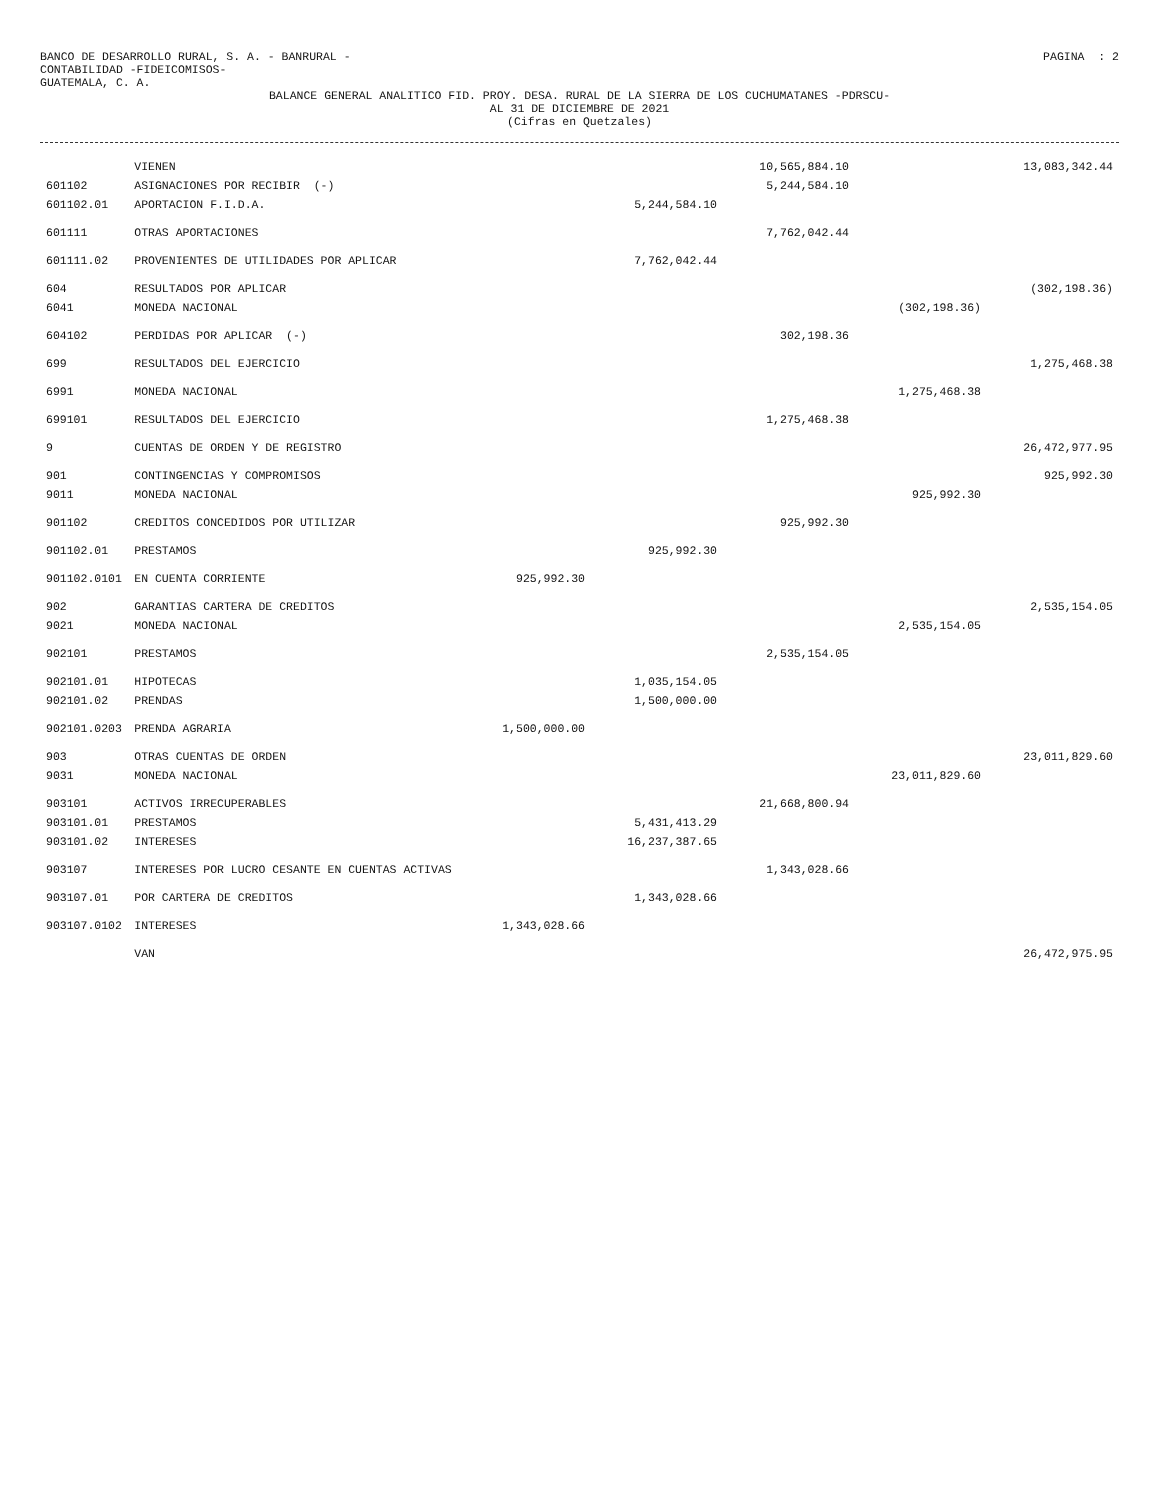BANCO DE DESARROLLO RURAL, S. A. - BANRURAL -
CONTABILIDAD -FIDEICOMISOS-
GUATEMALA, C. A.
PAGINA : 2
BALANCE GENERAL ANALITICO FID. PROY. DESA. RURAL DE LA SIERRA DE LOS CUCHUMATANES -PDRSCU-
AL 31 DE DICIEMBRE DE 2021
(Cifras en Quetzales)
| | VIENEN | | | 10,565,884.10 | | 13,083,342.44 |
| 601102 | ASIGNACIONES POR RECIBIR (-) | | | 5,244,584.10 | | |
| 601102.01 | APORTACION F.I.D.A. | | 5,244,584.10 | | | |
| 601111 | OTRAS APORTACIONES | | | 7,762,042.44 | | |
| 601111.02 | PROVENIENTES DE UTILIDADES POR APLICAR | | 7,762,042.44 | | | |
| 604 | RESULTADOS POR APLICAR | | | | | (302,198.36) |
| 6041 | MONEDA NACIONAL | | | | (302,198.36) | |
| 604102 | PERDIDAS POR APLICAR (-) | | | 302,198.36 | | |
| 699 | RESULTADOS DEL EJERCICIO | | | | | 1,275,468.38 |
| 6991 | MONEDA NACIONAL | | | | 1,275,468.38 | |
| 699101 | RESULTADOS DEL EJERCICIO | | | 1,275,468.38 | | |
| 9 | CUENTAS DE ORDEN Y DE REGISTRO | | | | | 26,472,977.95 |
| 901 | CONTINGENCIAS Y COMPROMISOS | | | | | 925,992.30 |
| 9011 | MONEDA NACIONAL | | | | 925,992.30 | |
| 901102 | CREDITOS CONCEDIDOS POR UTILIZAR | | | 925,992.30 | | |
| 901102.01 | PRESTAMOS | | 925,992.30 | | | |
| 901102.0101 | EN CUENTA CORRIENTE | 925,992.30 | | | | |
| 902 | GARANTIAS CARTERA DE CREDITOS | | | | | 2,535,154.05 |
| 9021 | MONEDA NACIONAL | | | | 2,535,154.05 | |
| 902101 | PRESTAMOS | | | 2,535,154.05 | | |
| 902101.01 | HIPOTECAS | | 1,035,154.05 | | | |
| 902101.02 | PRENDAS | | 1,500,000.00 | | | |
| 902101.0203 | PRENDA AGRARIA | 1,500,000.00 | | | | |
| 903 | OTRAS CUENTAS DE ORDEN | | | | | 23,011,829.60 |
| 9031 | MONEDA NACIONAL | | | | 23,011,829.60 | |
| 903101 | ACTIVOS IRRECUPERABLES | | | 21,668,800.94 | | |
| 903101.01 | PRESTAMOS | | 5,431,413.29 | | | |
| 903101.02 | INTERESES | | 16,237,387.65 | | | |
| 903107 | INTERESES POR LUCRO CESANTE EN CUENTAS ACTIVAS | | | 1,343,028.66 | | |
| 903107.01 | POR CARTERA DE CREDITOS | | 1,343,028.66 | | | |
| 903107.0102 | INTERESES | 1,343,028.66 | | | | |
| | VAN | | | | | 26,472,975.95 |